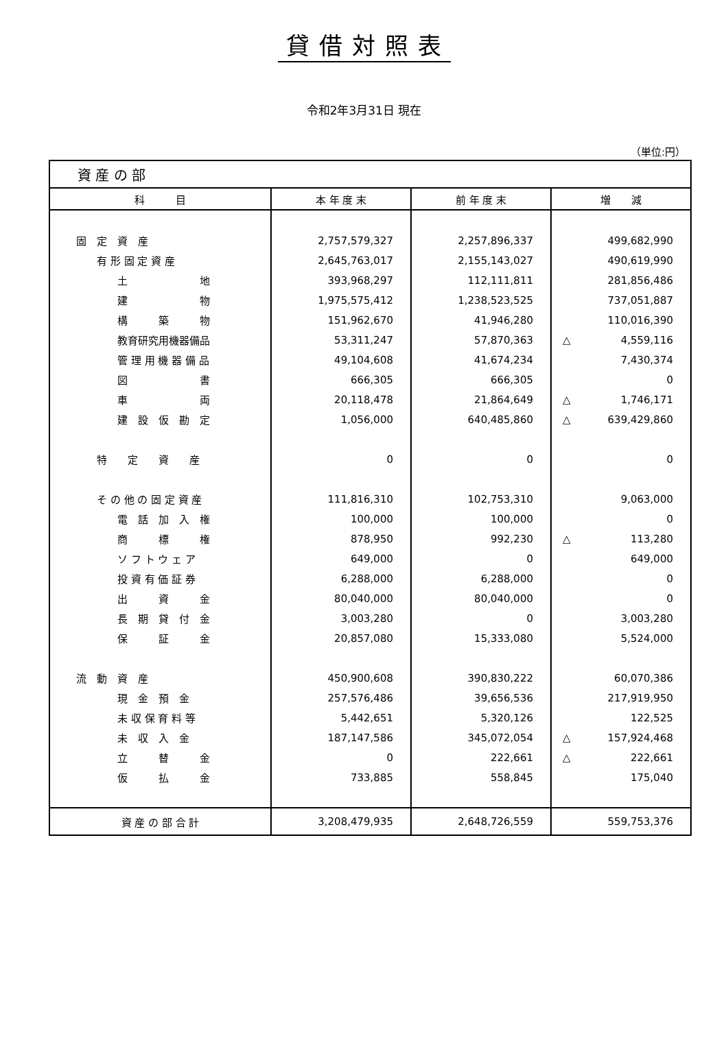貸借対照表
令和2年3月31日 現在
（単位:円）
| 資 産 の 部 | | | |
| 科 目 | 本 年 度 末 | 前 年 度 末 | 増 減 |
| 固 定 資 産 | 2,757,579,327 | 2,257,896,337 | 499,682,990 |
| 有 形 固 定 資 産 | 2,645,763,017 | 2,155,143,027 | 490,619,990 |
| 土 地 | 393,968,297 | 112,111,811 | 281,856,486 |
| 建 物 | 1,975,575,412 | 1,238,523,525 | 737,051,887 |
| 構 築 物 | 151,962,670 | 41,946,280 | 110,016,390 |
| 教育研究用機器備品 | 53,311,247 | 57,870,363 | △ 4,559,116 |
| 管 理 用 機 器 備 品 | 49,104,608 | 41,674,234 | 7,430,374 |
| 図 書 | 666,305 | 666,305 | 0 |
| 車 両 | 20,118,478 | 21,864,649 | △ 1,746,171 |
| 建 設 仮 勘 定 | 1,056,000 | 640,485,860 | △ 639,429,860 |
| 特 定 資 産 | 0 | 0 | 0 |
| そ の 他 の 固 定 資 産 | 111,816,310 | 102,753,310 | 9,063,000 |
| 電 話 加 入 権 | 100,000 | 100,000 | 0 |
| 商 標 権 | 878,950 | 992,230 | △ 113,280 |
| ソ フ ト ウ ェ ア | 649,000 | 0 | 649,000 |
| 投 資 有 価 証 券 | 6,288,000 | 6,288,000 | 0 |
| 出 資 金 | 80,040,000 | 80,040,000 | 0 |
| 長 期 貸 付 金 | 3,003,280 | 0 | 3,003,280 |
| 保 証 金 | 20,857,080 | 15,333,080 | 5,524,000 |
| 流 動 資 産 | 450,900,608 | 390,830,222 | 60,070,386 |
| 現 金 預 金 | 257,576,486 | 39,656,536 | 217,919,950 |
| 未 収 保 育 料 等 | 5,442,651 | 5,320,126 | 122,525 |
| 未 収 入 金 | 187,147,586 | 345,072,054 | △ 157,924,468 |
| 立 替 金 | 0 | 222,661 | △ 222,661 |
| 仮 払 金 | 733,885 | 558,845 | 175,040 |
| 資 産 の 部 合 計 | 3,208,479,935 | 2,648,726,559 | 559,753,376 |